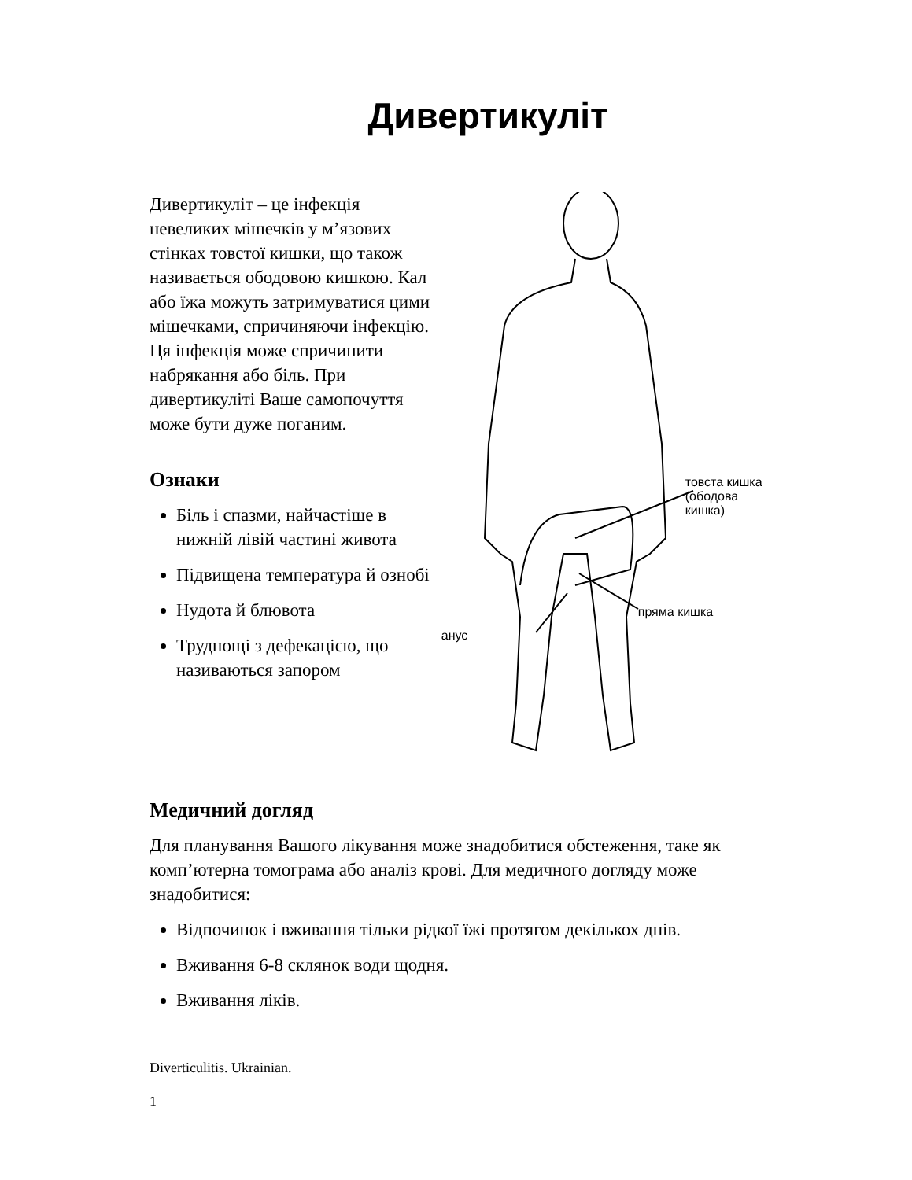Дивертикуліт
Дивертикуліт – це інфекція невеликих мішечків у м’язових стінках товстої кишки, що також називається ободовою кишкою. Кал або їжа можуть затримуватися цими мішечками, спричиняючи інфекцію. Ця інфекція може спричинити набрякання або біль. При дивертикуліті Ваше самопочуття може бути дуже поганим.
Ознаки
Біль і спазми, найчастіше в нижній лівій частині живота
Підвищена температура й ознобі
Нудота й блювота
Труднощі з дефекацією, що називаються запором
товста кишка
(ободова кишка)
пряма кишка
анус
Медичний догляд
Для планування Вашого лікування може знадобитися обстеження, таке як комп’ютерна томограма або аналіз крові. Для медичного догляду може знадобитися:
Відпочинок і вживання тільки рідкої їжі протягом декількох днів.
Вживання 6-8 склянок води щодня.
Вживання ліків.
Diverticulitis. Ukrainian.
1